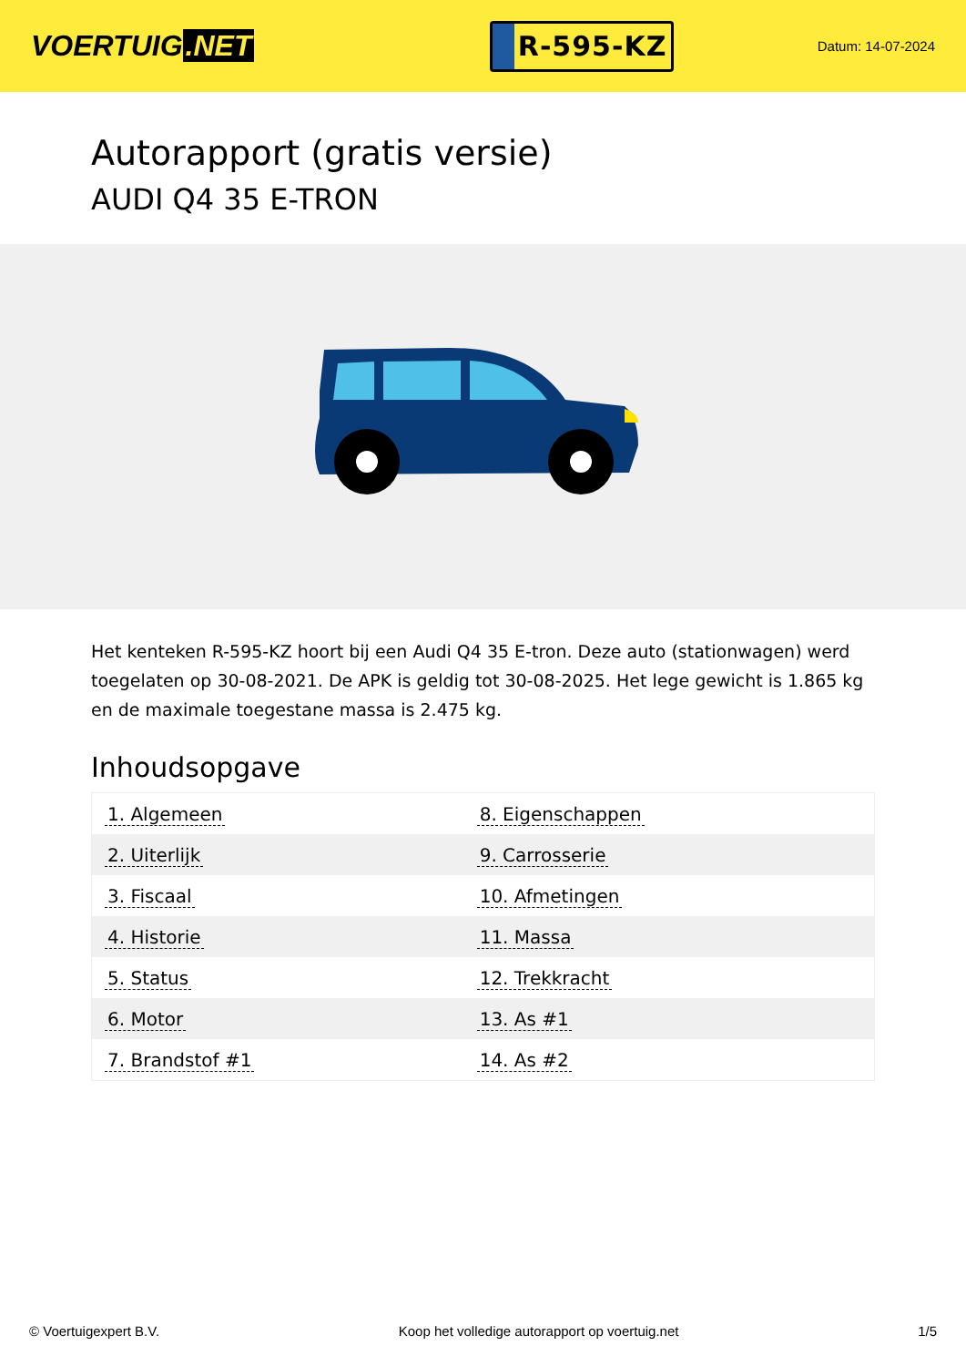VOERTUIG.NET
R-595-KZ
Datum: 14-07-2024
Autorapport (gratis versie)
AUDI Q4 35 E-TRON
Het kenteken R-595-KZ hoort bij een Audi Q4 35 E-tron. Deze auto (stationwagen) werd toegelaten op 30-08-2021. De APK is geldig tot 30-08-2025. Het lege gewicht is 1.865 kg en de maximale toegestane massa is 2.475 kg.
Inhoudsopgave
| 1. Algemeen | 8. Eigenschappen |
| 2. Uiterlijk | 9. Carrosserie |
| 3. Fiscaal | 10. Afmetingen |
| 4. Historie | 11. Massa |
| 5. Status | 12. Trekkracht |
| 6. Motor | 13. As #1 |
| 7. Brandstof #1 | 14. As #2 |
© Voertuigexpert B.V. Koop het volledige autorapport op voertuig.net 1/5